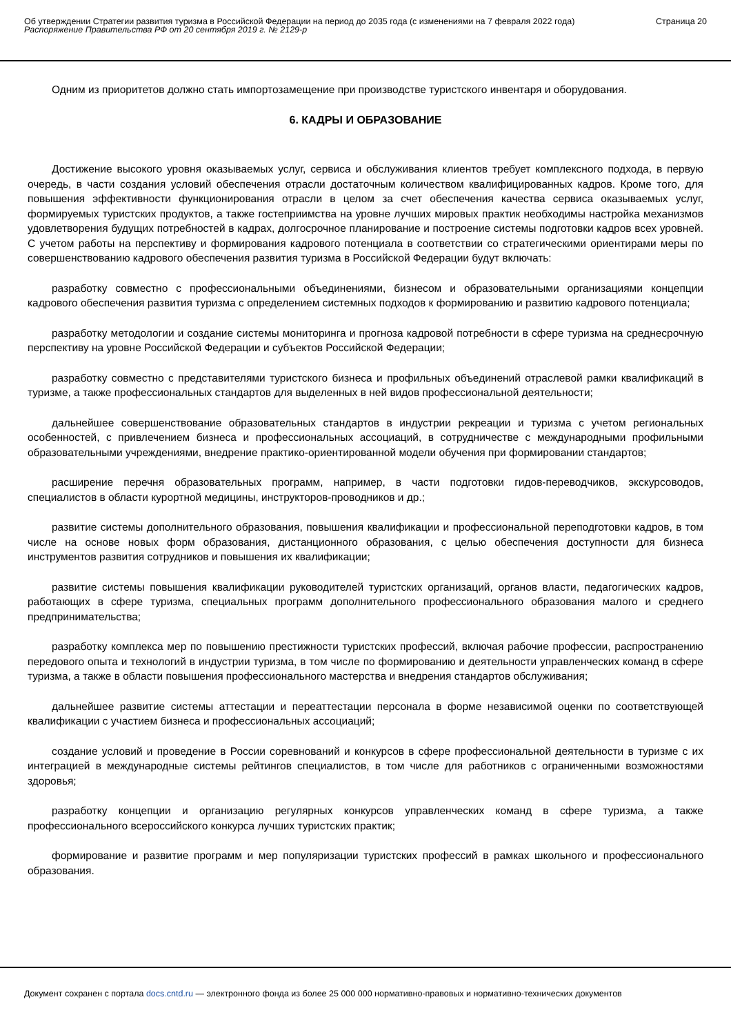Об утверждении Стратегии развития туризма в Российской Федерации на период до 2035 года (с изменениями на 7 февраля 2022 года)
Распоряжение Правительства РФ от 20 сентября 2019 г. № 2129-р
Страница 20
Одним из приоритетов должно стать импортозамещение при производстве туристского инвентаря и оборудования.
6. КАДРЫ И ОБРАЗОВАНИЕ
Достижение высокого уровня оказываемых услуг, сервиса и обслуживания клиентов требует комплексного подхода, в первую очередь, в части создания условий обеспечения отрасли достаточным количеством квалифицированных кадров. Кроме того, для повышения эффективности функционирования отрасли в целом за счет обеспечения качества сервиса оказываемых услуг, формируемых туристских продуктов, а также гостеприимства на уровне лучших мировых практик необходимы настройка механизмов удовлетворения будущих потребностей в кадрах, долгосрочное планирование и построение системы подготовки кадров всех уровней. С учетом работы на перспективу и формирования кадрового потенциала в соответствии со стратегическими ориентирами меры по совершенствованию кадрового обеспечения развития туризма в Российской Федерации будут включать:
разработку совместно с профессиональными объединениями, бизнесом и образовательными организациями концепции кадрового обеспечения развития туризма с определением системных подходов к формированию и развитию кадрового потенциала;
разработку методологии и создание системы мониторинга и прогноза кадровой потребности в сфере туризма на среднесрочную перспективу на уровне Российской Федерации и субъектов Российской Федерации;
разработку совместно с представителями туристского бизнеса и профильных объединений отраслевой рамки квалификаций в туризме, а также профессиональных стандартов для выделенных в ней видов профессиональной деятельности;
дальнейшее совершенствование образовательных стандартов в индустрии рекреации и туризма с учетом региональных особенностей, с привлечением бизнеса и профессиональных ассоциаций, в сотрудничестве с международными профильными образовательными учреждениями, внедрение практико-ориентированной модели обучения при формировании стандартов;
расширение перечня образовательных программ, например, в части подготовки гидов-переводчиков, экскурсоводов, специалистов в области курортной медицины, инструкторов-проводников и др.;
развитие системы дополнительного образования, повышения квалификации и профессиональной переподготовки кадров, в том числе на основе новых форм образования, дистанционного образования, с целью обеспечения доступности для бизнеса инструментов развития сотрудников и повышения их квалификации;
развитие системы повышения квалификации руководителей туристских организаций, органов власти, педагогических кадров, работающих в сфере туризма, специальных программ дополнительного профессионального образования малого и среднего предпринимательства;
разработку комплекса мер по повышению престижности туристских профессий, включая рабочие профессии, распространению передового опыта и технологий в индустрии туризма, в том числе по формированию и деятельности управленческих команд в сфере туризма, а также в области повышения профессионального мастерства и внедрения стандартов обслуживания;
дальнейшее развитие системы аттестации и переаттестации персонала в форме независимой оценки по соответствующей квалификации с участием бизнеса и профессиональных ассоциаций;
создание условий и проведение в России соревнований и конкурсов в сфере профессиональной деятельности в туризме с их интеграцией в международные системы рейтингов специалистов, в том числе для работников с ограниченными возможностями здоровья;
разработку концепции и организацию регулярных конкурсов управленческих команд в сфере туризма, а также профессионального всероссийского конкурса лучших туристских практик;
формирование и развитие программ и мер популяризации туристских профессий в рамках школьного и профессионального образования.
Документ сохранен с портала docs.cntd.ru — электронного фонда из более 25 000 000 нормативно-правовых и нормативно-технических документов